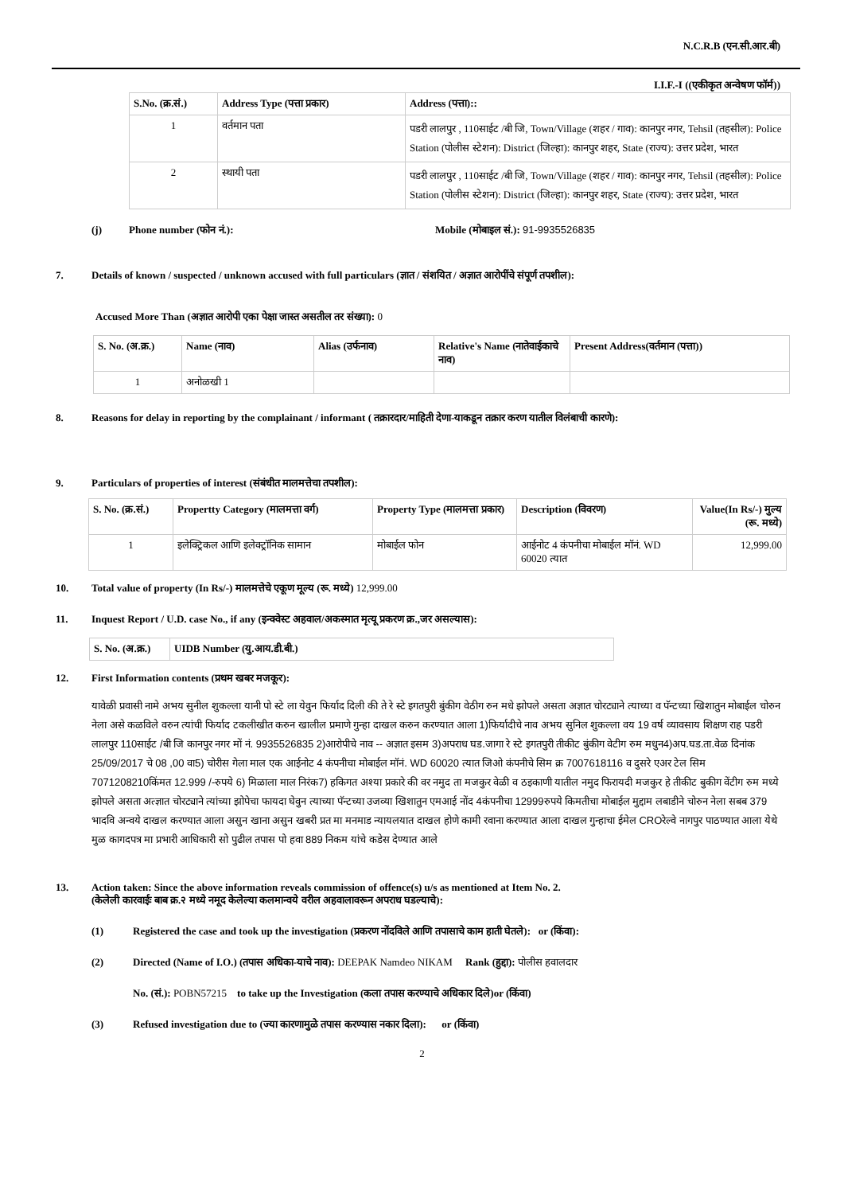N.C.R.B (एन.सी.आर.बी)
I.I.F.-I ((एकीकृत अन्वेषण फॉर्म))
| S.No. (क्र.सं.) | Address Type (पत्ता प्रकार) | Address (पत्ता):: |
| --- | --- | --- |
| 1 | वर्तमान पता | पडरी लालपुर , 110साईट /बी जि, Town/Village (शहर / गाव): कानपुर नगर, Tehsil (तहसील): Police Station (पोलीस स्टेशन): District (जिल्हा): कानपुर शहर, State (राज्य): उत्तर प्रदेश, भारत |
| 2 | स्थायी पता | पडरी लालपुर , 110साईट /बी जि, Town/Village (शहर / गाव): कानपुर नगर, Tehsil (तहसील): Police Station (पोलीस स्टेशन): District (जिल्हा): कानपुर शहर, State (राज्य): उत्तर प्रदेश, भारत |
(j) Phone number (फोन नं.): Mobile (मोबाइल सं.): 91-9935526835
7. Details of known / suspected / unknown accused with full particulars (ज्ञात / संशयित / अज्ञात आरोपींचे संपूर्ण तपशील):
Accused More Than (अज्ञात आरोपी एका पेक्षा जास्त असतील तर संख्या): 0
| S. No. (अ.क्र.) | Name (नाव) | Alias (उर्फनाव) | Relative's Name (नातेवाईकाचे नाव) | Present Address(वर्तमान (पत्ता)) |
| --- | --- | --- | --- | --- |
| 1 | अनोळखी 1 | | | |
8. Reasons for delay in reporting by the complainant / informant ( तक्रारदार/माहिती देणा-याकडून तक्रार करण यातील विलंबाची कारणे):
9. Particulars of properties of interest (संबंधीत मालमत्तेचा तपशील):
| S. No. (क्र.सं.) | Propertty Category (मालमत्ता वर्ग) | Property Type (मालमत्ता प्रकार) | Description (विवरण) | Value(In Rs/-) मुल्य (रू. मध्ये) |
| --- | --- | --- | --- | --- |
| 1 | इलेक्ट्रिकल आणि इलेक्ट्रॉनिक सामान | मोबाईल फोन | आईनोट 4 कंपनीचा मोबाईल मॉनं. WD 60020 त्यात | 12,999.00 |
10. Total value of property (In Rs/-) मालमत्तेचे एकूण मूल्य (रू. मध्ये) 12,999.00
11. Inquest Report / U.D. case No., if any (इन्क्वेस्ट अहवाल/अकस्मात मृत्यू प्रकरण क्र.,जर असल्यास):
| S. No. (अ.क्र.) | UIDB Number (यु.आय.डी.बी.) |
| --- | --- |
12. First Information contents (प्रथम खबर मजकूर):
यावेळी प्रवासी नामे अभय सुनील शुकल्ला यानी पो स्टे ला येवुन फिर्याद दिली की ते रे स्टे इगतपुरी बुंकीग वेठीग रुन मधे झोपले असता अज्ञात चोरट्याने त्याच्या व पॅन्टच्या खिशातुन मोबाईल चोरुन नेला असे कळविले वरुन त्यांची फिर्याद टकलीखीत करुन खालील प्रमाणे गुन्हा दाखल करुन करण्यात आला 1)फिर्यादीचे नाव अभय सुनिल शुकल्ला वय 19 वर्ष व्यावसाय शिक्षण राह पडरी लालपुर 110साईट /बी जि कानपुर नगर मों नं. 9935526835 2)आरोपीचे नाव -- अज्ञात इसम 3)अपराध घड.जागा रे स्टे इगतपुरी तीकीट बुंकीग वेटीग रुम मधुन4)अप.घड.ता.वेळ दिनांक 25/09/2017 चे 08 ,00 वा5) चोरीस गेला माल एक आईनोट 4 कंपनीचा मोबाईल मॉनं. WD 60020 त्यात जिओ कंपनीचे सिम क्र 7007618116 व दुसरे एअर टेल सिम 7071208210किंमत 12.999 /-रुपये 6) मिळाला माल निरंक7) हकिगत अश्या प्रकारे की वर नमुद ता मजकुर वेळी व ठइकाणी यातील नमुद फिरायदी मजकुर हे तीकीट बुकीग वेंटीग रुम मध्ये झोपले असता अत्ज्ञात चोरट्याने त्यांच्या झोपेचा फायदा घेवुन त्याच्या पॅन्टच्या उजव्या खिशातुन एमआई नोंद 4कंपनीचा 12999रुपये किमतीचा मोबाईल मुद्दाम लबाडीने चोरुन नेला सबब 379 भादवि अन्वये दाखल करण्यात आला असुन खाना असुन खबरी प्रत मा मनमाड न्यायलयात दाखल होणे कामी रवाना करण्यात आला दाखल गुन्हाचा ईमेल CROरेल्वे नागपुर पाठण्यात आला येथे मुळ कागदपत्र मा प्रभारी आधिकारी सो पुढील तपास पो हवा 889 निकम यांचे कडेस देण्यात आले
13. Action taken: Since the above information reveals commission of offence(s) u/s as mentioned at Item No. 2.
(केलेली कारवाईः बाब क्र.२ मध्ये नमूद केलेल्या कलमान्वये वरील अहवालावरून अपराध घडल्याचे):
(1) Registered the case and took up the investigation (प्रकरण नोंदविले आणि तपासाचे काम हाती घेतले): or (किंवा):
(2) Directed (Name of I.O.) (तपास अधिका-याचे नाव): DEEPAK Namdeo NIKAM Rank (हुद्दा): पोलीस हवालदार
No. (सं.): POBN57215 to take up the Investigation (कला तपास करण्याचे अधिकार दिले)or (किंवा)
(3) Refused investigation due to (ज्या कारणामुळे तपास करण्यास नकार दिला): or (किंवा)
2